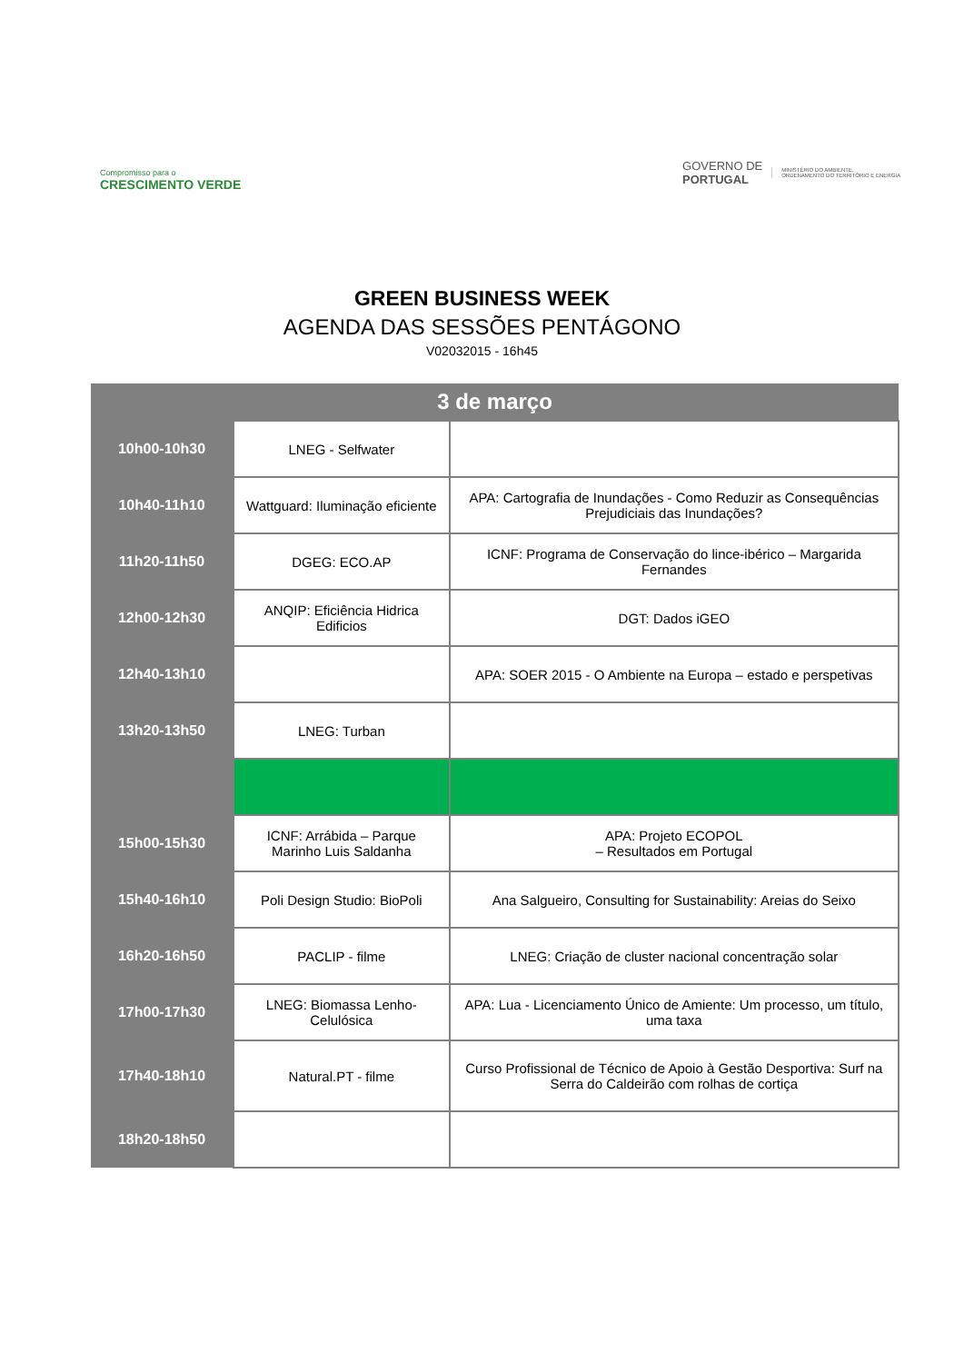Compromisso para o
CRESCIMENTO VERDE
GOVERNO DE
PORTUGAL
MINISTÉRIO DO AMBIENTE,
ORDENAMENTO DO TERRITÓRIO E ENERGIA
GREEN BUSINESS WEEK
AGENDA DAS SESSÕES PENTÁGONO
V02032015 - 16h45
| 3 de março | | |
| --- | --- | --- |
| 10h00-10h30 | LNEG - Selfwater | |
| 10h40-11h10 | Wattguard: Iluminação eficiente | APA: Cartografia de Inundações - Como Reduzir as Consequências Prejudiciais das Inundações? |
| 11h20-11h50 | DGEG: ECO.AP | ICNF: Programa de Conservação do lince-ibérico – Margarida Fernandes |
| 12h00-12h30 | ANQIP: Eficiência Hidrica Edificios | DGT: Dados iGEO |
| 12h40-13h10 | | APA: SOER 2015 - O Ambiente na Europa – estado e perspetivas |
| 13h20-13h50 | LNEG: Turban | |
| 15h00-15h30 | ICNF: Arrábida – Parque Marinho Luis Saldanha | APA: Projeto ECOPOL – Resultados em Portugal |
| 15h40-16h10 | Poli Design Studio: BioPoli | Ana Salgueiro, Consulting for Sustainability: Areias do Seixo |
| 16h20-16h50 | PACLIP - filme | LNEG: Criação de cluster nacional concentração solar |
| 17h00-17h30 | LNEG: Biomassa Lenho-Celulósica | APA: Lua - Licenciamento Único de Amiente: Um processo, um título, uma taxa |
| 17h40-18h10 | Natural.PT - filme | Curso Profissional de Técnico de Apoio à Gestão Desportiva: Surf na Serra do Caldeirão com rolhas de cortiça |
| 18h20-18h50 | | |